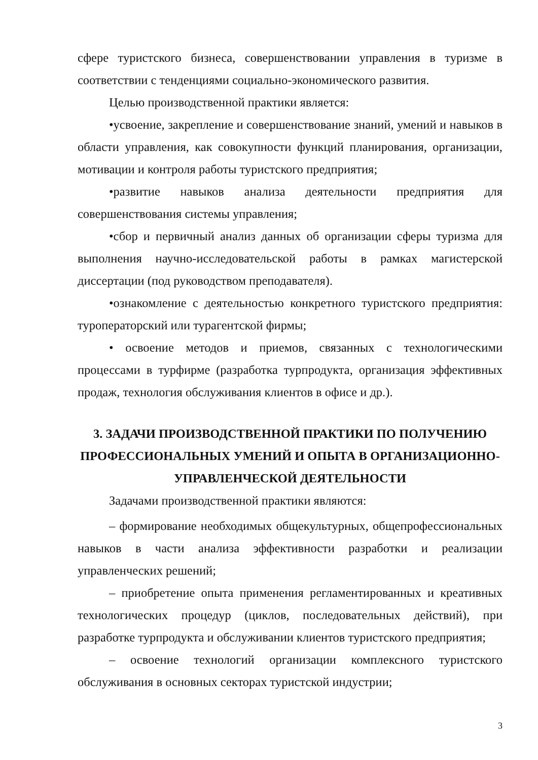сфере туристского бизнеса, совершенствовании управления в туризме в соответствии с тенденциями социально-экономического развития.
Целью производственной практики является:
•усвоение, закрепление и совершенствование знаний, умений и навыков в области управления, как совокупности функций планирования, организации, мотивации и контроля работы туристского предприятия;
•развитие навыков анализа деятельности предприятия для совершенствования системы управления;
•сбор и первичный анализ данных об организации сферы туризма для выполнения научно-исследовательской работы в рамках магистерской диссертации (под руководством преподавателя).
•ознакомление с деятельностью конкретного туристского предприятия: туроператорский или турагентской фирмы;
• освоение методов и приемов, связанных с технологическими процессами в турфирме (разработка турпродукта, организация эффективных продаж, технология обслуживания клиентов в офисе и др.).
3. ЗАДАЧИ ПРОИЗВОДСТВЕННОЙ ПРАКТИКИ ПО ПОЛУЧЕНИЮ ПРОФЕССИОНАЛЬНЫХ УМЕНИЙ И ОПЫТА В ОРГАНИЗАЦИОННО-УПРАВЛЕНЧЕСКОЙ ДЕЯТЕЛЬНОСТИ
Задачами производственной практики являются:
– формирование необходимых общекультурных, общепрофессиональных навыков в части анализа эффективности разработки и реализации управленческих решений;
– приобретение опыта применения регламентированных и креативных технологических процедур (циклов, последовательных действий), при разработке турпродукта и обслуживании клиентов туристского предприятия;
– освоение технологий организации комплексного туристского обслуживания в основных секторах туристской индустрии;
3